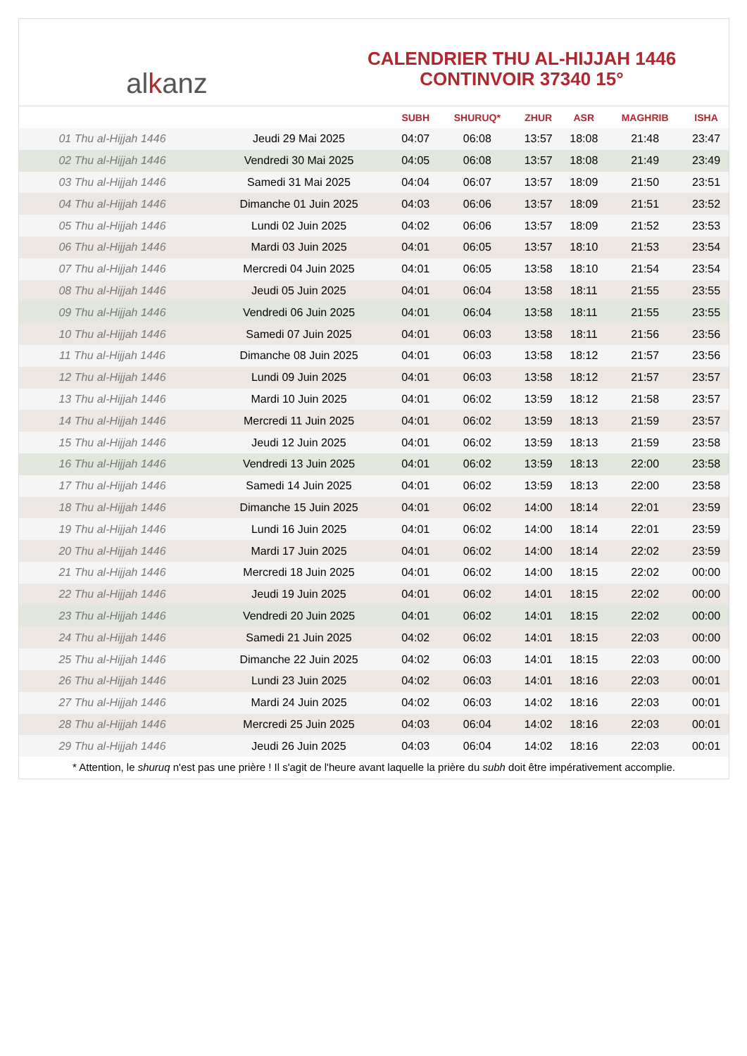al k anz
CALENDRIER THU AL-HIJJAH 1446
CONTINVOIR 37340 15°
| | | SUBH | SHURUQ* | ZHUR | ASR | MAGHRIB | ISHA |
| --- | --- | --- | --- | --- | --- | --- | --- |
| 01 Thu al-Hijjah 1446 | Jeudi 29 Mai 2025 | 04:07 | 06:08 | 13:57 | 18:08 | 21:48 | 23:47 |
| 02 Thu al-Hijjah 1446 | Vendredi 30 Mai 2025 | 04:05 | 06:08 | 13:57 | 18:08 | 21:49 | 23:49 |
| 03 Thu al-Hijjah 1446 | Samedi 31 Mai 2025 | 04:04 | 06:07 | 13:57 | 18:09 | 21:50 | 23:51 |
| 04 Thu al-Hijjah 1446 | Dimanche 01 Juin 2025 | 04:03 | 06:06 | 13:57 | 18:09 | 21:51 | 23:52 |
| 05 Thu al-Hijjah 1446 | Lundi 02 Juin 2025 | 04:02 | 06:06 | 13:57 | 18:09 | 21:52 | 23:53 |
| 06 Thu al-Hijjah 1446 | Mardi 03 Juin 2025 | 04:01 | 06:05 | 13:57 | 18:10 | 21:53 | 23:54 |
| 07 Thu al-Hijjah 1446 | Mercredi 04 Juin 2025 | 04:01 | 06:05 | 13:58 | 18:10 | 21:54 | 23:54 |
| 08 Thu al-Hijjah 1446 | Jeudi 05 Juin 2025 | 04:01 | 06:04 | 13:58 | 18:11 | 21:55 | 23:55 |
| 09 Thu al-Hijjah 1446 | Vendredi 06 Juin 2025 | 04:01 | 06:04 | 13:58 | 18:11 | 21:55 | 23:55 |
| 10 Thu al-Hijjah 1446 | Samedi 07 Juin 2025 | 04:01 | 06:03 | 13:58 | 18:11 | 21:56 | 23:56 |
| 11 Thu al-Hijjah 1446 | Dimanche 08 Juin 2025 | 04:01 | 06:03 | 13:58 | 18:12 | 21:57 | 23:56 |
| 12 Thu al-Hijjah 1446 | Lundi 09 Juin 2025 | 04:01 | 06:03 | 13:58 | 18:12 | 21:57 | 23:57 |
| 13 Thu al-Hijjah 1446 | Mardi 10 Juin 2025 | 04:01 | 06:02 | 13:59 | 18:12 | 21:58 | 23:57 |
| 14 Thu al-Hijjah 1446 | Mercredi 11 Juin 2025 | 04:01 | 06:02 | 13:59 | 18:13 | 21:59 | 23:57 |
| 15 Thu al-Hijjah 1446 | Jeudi 12 Juin 2025 | 04:01 | 06:02 | 13:59 | 18:13 | 21:59 | 23:58 |
| 16 Thu al-Hijjah 1446 | Vendredi 13 Juin 2025 | 04:01 | 06:02 | 13:59 | 18:13 | 22:00 | 23:58 |
| 17 Thu al-Hijjah 1446 | Samedi 14 Juin 2025 | 04:01 | 06:02 | 13:59 | 18:13 | 22:00 | 23:58 |
| 18 Thu al-Hijjah 1446 | Dimanche 15 Juin 2025 | 04:01 | 06:02 | 14:00 | 18:14 | 22:01 | 23:59 |
| 19 Thu al-Hijjah 1446 | Lundi 16 Juin 2025 | 04:01 | 06:02 | 14:00 | 18:14 | 22:01 | 23:59 |
| 20 Thu al-Hijjah 1446 | Mardi 17 Juin 2025 | 04:01 | 06:02 | 14:00 | 18:14 | 22:02 | 23:59 |
| 21 Thu al-Hijjah 1446 | Mercredi 18 Juin 2025 | 04:01 | 06:02 | 14:00 | 18:15 | 22:02 | 00:00 |
| 22 Thu al-Hijjah 1446 | Jeudi 19 Juin 2025 | 04:01 | 06:02 | 14:01 | 18:15 | 22:02 | 00:00 |
| 23 Thu al-Hijjah 1446 | Vendredi 20 Juin 2025 | 04:01 | 06:02 | 14:01 | 18:15 | 22:02 | 00:00 |
| 24 Thu al-Hijjah 1446 | Samedi 21 Juin 2025 | 04:02 | 06:02 | 14:01 | 18:15 | 22:03 | 00:00 |
| 25 Thu al-Hijjah 1446 | Dimanche 22 Juin 2025 | 04:02 | 06:03 | 14:01 | 18:15 | 22:03 | 00:00 |
| 26 Thu al-Hijjah 1446 | Lundi 23 Juin 2025 | 04:02 | 06:03 | 14:01 | 18:16 | 22:03 | 00:01 |
| 27 Thu al-Hijjah 1446 | Mardi 24 Juin 2025 | 04:02 | 06:03 | 14:02 | 18:16 | 22:03 | 00:01 |
| 28 Thu al-Hijjah 1446 | Mercredi 25 Juin 2025 | 04:03 | 06:04 | 14:02 | 18:16 | 22:03 | 00:01 |
| 29 Thu al-Hijjah 1446 | Jeudi 26 Juin 2025 | 04:03 | 06:04 | 14:02 | 18:16 | 22:03 | 00:01 |
* Attention, le shuruq n'est pas une prière ! Il s'agit de l'heure avant laquelle la prière du subh doit être impérativement accomplie.